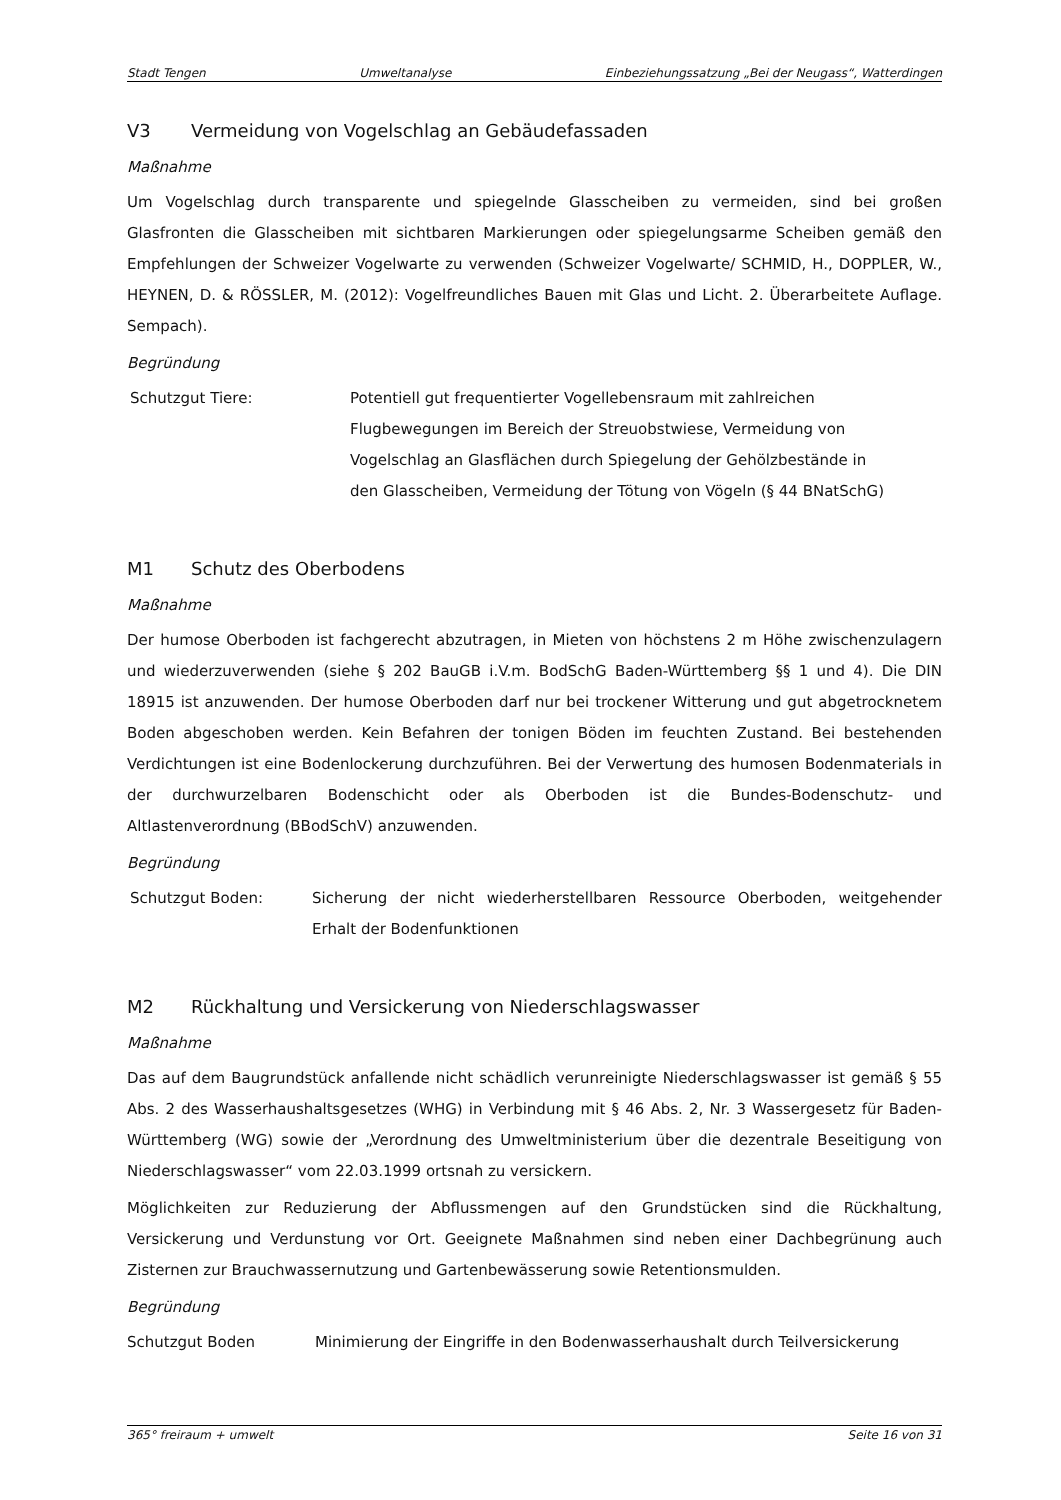Stadt Tengen Umweltanalyse Einbeziehungssatzung „Bei der Neugass“, Watterdingen
V3 Vermeidung von Vogelschlag an Gebäudefassaden
Maßnahme
Um Vogelschlag durch transparente und spiegelnde Glasscheiben zu vermeiden, sind bei großen Glasfronten die Glasscheiben mit sichtbaren Markierungen oder spiegelungsarme Scheiben gemäß den Empfehlungen der Schweizer Vogelwarte zu verwenden (Schweizer Vogelwarte/ SCHMID, H., DOPPLER, W., HEYNEN, D. & RÖSSLER, M. (2012): Vogelfreundliches Bauen mit Glas und Licht. 2. Überarbeitete Auflage. Sempach).
Begründung
Schutzgut Tiere: Potentiell gut frequentierter Vogellebensraum mit zahlreichen Flugbewegungen im Bereich der Streuobstwiese, Vermeidung von Vogelschlag an Glasflächen durch Spiegelung der Gehölzbestände in den Glasscheiben, Vermeidung der Tötung von Vögeln (§ 44 BNatSchG)
M1 Schutz des Oberbodens
Maßnahme
Der humose Oberboden ist fachgerecht abzutragen, in Mieten von höchstens 2 m Höhe zwischenzulagern und wiederzuverwenden (siehe § 202 BauGB i.V.m. BodSchG Baden-Württemberg §§ 1 und 4). Die DIN 18915 ist anzuwenden. Der humose Oberboden darf nur bei trockener Witterung und gut abgetrocknetem Boden abgeschoben werden. Kein Befahren der tonigen Böden im feuchten Zustand. Bei bestehenden Verdichtungen ist eine Bodenlockerung durchzuführen. Bei der Verwertung des humosen Bodenmaterials in der durchwurzelbaren Bodenschicht oder als Oberboden ist die Bundes-Bodenschutz- und Altlastenverordnung (BBodSchV) anzuwenden.
Begründung
Schutzgut Boden: Sicherung der nicht wiederherstellbaren Ressource Oberboden, weitgehender Erhalt der Bodenfunktionen
M2 Rückhaltung und Versickerung von Niederschlagswasser
Maßnahme
Das auf dem Baugrundstück anfallende nicht schädlich verunreinigte Niederschlagswasser ist gemäß § 55 Abs. 2 des Wasserhaushaltsgesetzes (WHG) in Verbindung mit § 46 Abs. 2, Nr. 3 Wassergesetz für Baden-Württemberg (WG) sowie der „Verordnung des Umweltministerium über die dezentrale Beseitigung von Niederschlagswasser“ vom 22.03.1999 ortsnah zu versickern.
Möglichkeiten zur Reduzierung der Abflussmengen auf den Grundstücken sind die Rückhaltung, Versickerung und Verdunstung vor Ort. Geeignete Maßnahmen sind neben einer Dachbegrünung auch Zisternen zur Brauchwassernutzung und Gartenbewässerung sowie Retentionsmulden.
Begründung
Schutzgut Boden Minimierung der Eingriffe in den Bodenwasserhaushalt durch Teilversickerung
365° freiraum + umwelt Seite 16 von 31